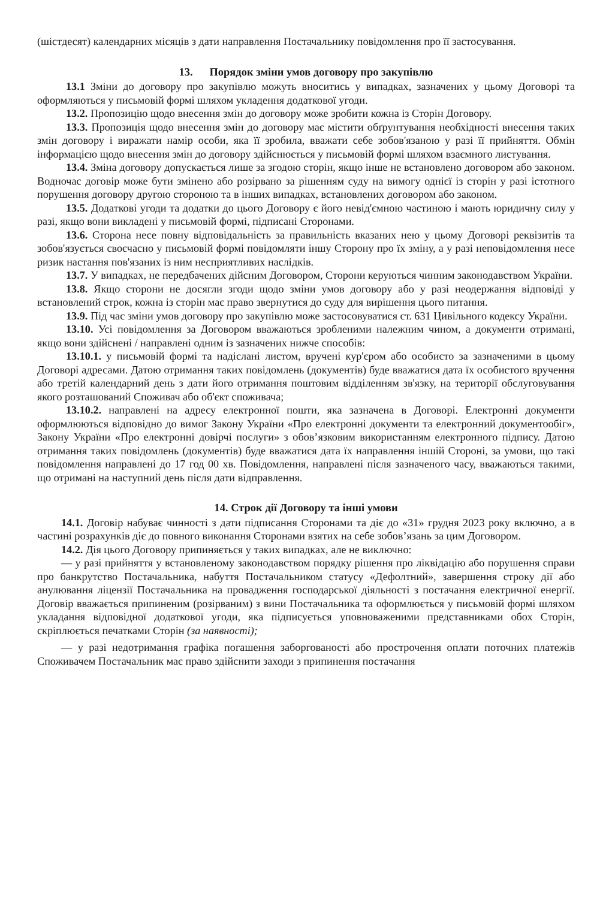(шістдесят) календарних місяців з дати направлення Постачальнику повідомлення про її застосування.
13. Порядок зміни умов договору про закупівлю
13.1 Зміни до договору про закупівлю можуть вноситись у випадках, зазначених у цьому Договорі та оформляються у письмовій формі шляхом укладення додаткової угоди.
13.2. Пропозицію щодо внесення змін до договору може зробити кожна із Сторін Договору.
13.3. Пропозиція щодо внесення змін до договору має містити обґрунтування необхідності внесення таких змін договору і виражати намір особи, яка її зробила, вважати себе зобов'язаною у разі її прийняття. Обмін інформацією щодо внесення змін до договору здійснюється у письмовій формі шляхом взаємного листування.
13.4. Зміна договору допускається лише за згодою сторін, якщо інше не встановлено договором або законом. Водночас договір може бути змінено або розірвано за рішенням суду на вимогу однієї із сторін у разі істотного порушення договору другою стороною та в інших випадках, встановлених договором або законом.
13.5. Додаткові угоди та додатки до цього Договору є його невід'ємною частиною і мають юридичну силу у разі, якщо вони викладені у письмовій формі, підписані Сторонами.
13.6. Сторона несе повну відповідальність за правильність вказаних нею у цьому Договорі реквізитів та зобов'язується своєчасно у письмовій формі повідомляти іншу Сторону про їх зміну, а у разі неповідомлення несе ризик настання пов'язаних із ним несприятливих наслідків.
13.7. У випадках, не передбачених дійсним Договором, Сторони керуються чинним законодавством України.
13.8. Якщо сторони не досягли згоди щодо зміни умов договору або у разі неодержання відповіді у встановлений строк, кожна із сторін має право звернутися до суду для вирішення цього питання.
13.9. Під час зміни умов договору про закупівлю може застосовуватися ст. 631 Цивільного кодексу України.
13.10. Усі повідомлення за Договором вважаються зробленими належним чином, а документи отримані, якщо вони здійснені / направлені одним із зазначених нижче способів:
13.10.1. у письмовій формі та надіслані листом, вручені кур'єром або особисто за зазначеними в цьому Договорі адресами. Датою отримання таких повідомлень (документів) буде вважатися дата їх особистого вручення або третій календарний день з дати його отримання поштовим відділенням зв'язку, на території обслуговування якого розташований Споживач або об'єкт споживача;
13.10.2. направлені на адресу електронної пошти, яка зазначена в Договорі. Електронні документи оформлюються відповідно до вимог Закону України «Про електронні документи та електронний документообіг», Закону України «Про електронні довірчі послуги» з обов’язковим використанням електронного підпису. Датою отримання таких повідомлень (документів) буде вважатися дата їх направлення іншій Стороні, за умови, що такі повідомлення направлені до 17 год 00 хв. Повідомлення, направлені після зазначеного часу, вважаються такими, що отримані на наступний день після дати відправлення.
14. Строк дії Договору та інші умови
14.1. Договір набуває чинності з дати підписання Сторонами та діє до «31» грудня 2023 року включно, а в частині розрахунків діє до повного виконання Сторонами взятих на себе зобов’язань за цим Договором.
14.2. Дія цього Договору припиняється у таких випадках, але не виключно:
— у разі прийняття у встановленому законодавством порядку рішення про ліквідацію або порушення справи про банкрутство Постачальника, набуття Постачальником статусу «Дефолтний», завершення строку дії або анулювання ліцензії Постачальника на провадження господарської діяльності з постачання електричної енергії. Договір вважається припиненим (розірваним) з вини Постачальника та оформлюється у письмовій формі шляхом укладання відповідної додаткової угоди, яка підписується уповноваженими представниками обох Сторін, скріплюється печатками Сторін (за наявності);
— у разі недотримання графіка погашення заборгованості або прострочення оплати поточних платежів Споживачем Постачальник має право здійснити заходи з припинення постачання